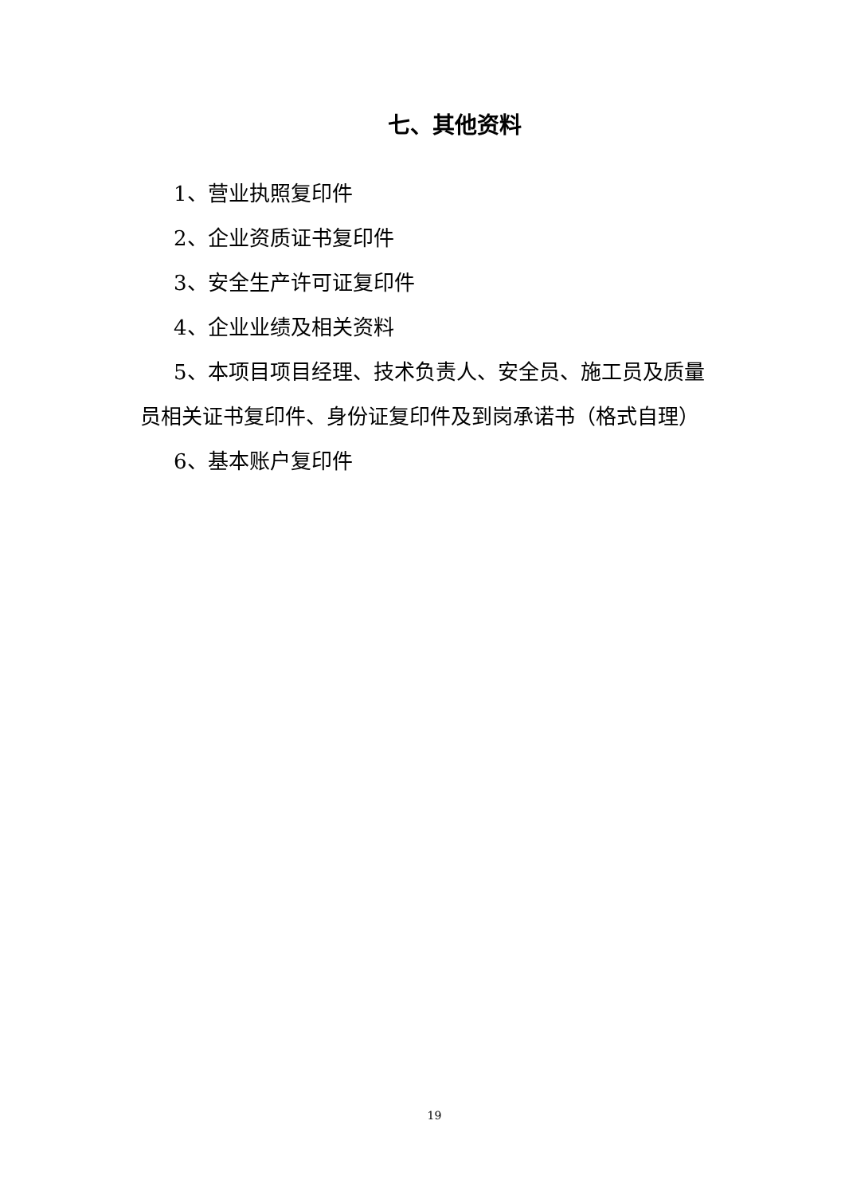七、其他资料
1、营业执照复印件
2、企业资质证书复印件
3、安全生产许可证复印件
4、企业业绩及相关资料
5、本项目项目经理、技术负责人、安全员、施工员及质量员相关证书复印件、身份证复印件及到岗承诺书（格式自理）
6、基本账户复印件
19